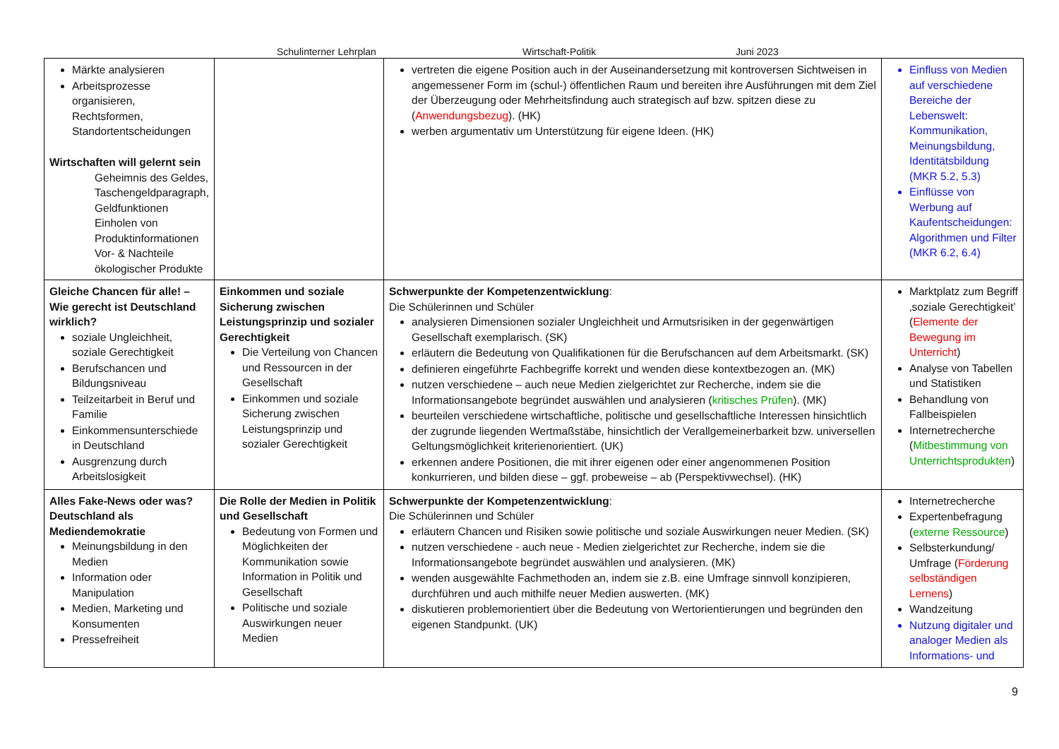Schulinterner Lehrplan Wirtschaft-Politik Juni 2023
| Märkte analysieren Arbeitsprozesse organisieren, Rechtsformen, Standortentscheidungen Wirtschaften will gelernt sein Geheimnis des Geldes, Taschengeldparagraph, Geldfunktionen Einholen von Produktinformationen Vor- & Nachteile ökologischer Produkte | | vertreten die eigene Position auch in der Auseinandersetzung mit kontroversen Sichtweisen in angemessener Form im (schul-) öffentlichen Raum und bereiten ihre Ausführungen mit dem Ziel der Überzeugung oder Mehrheitsfindung auch strategisch auf bzw. spitzen diese zu ( Anwendungsbezug ). (HK) werben argumentativ um Unterstützung für eigene Ideen. (HK) | Einfluss von Medien auf verschiedene Bereiche der Lebenswelt: Kommunikation, Meinungsbildung, Identitätsbildung (MKR 5.2, 5.3) Einflüsse von Werbung auf Kaufentscheidungen: Algorithmen und Filter (MKR 6.2, 6.4) |
| Gleiche Chancen für alle! – Wie gerecht ist Deutschland wirklich? soziale Ungleichheit, soziale Gerechtigkeit Berufschancen und Bildungsniveau Teilzeitarbeit in Beruf und Familie Einkommensunterschiede in Deutschland Ausgrenzung durch Arbeitslosigkeit | Einkommen und soziale Sicherung zwischen Leistungsprinzip und sozialer Gerechtigkeit Die Verteilung von Chancen und Ressourcen in der Gesellschaft Einkommen und soziale Sicherung zwischen Leistungsprinzip und sozialer Gerechtigkeit | Schwerpunkte der Kompetenzentwicklung : Die Schülerinnen und Schüler analysieren Dimensionen sozialer Ungleichheit und Armutsrisiken in der gegenwärtigen Gesellschaft exemplarisch. (SK) erläutern die Bedeutung von Qualifikationen für die Berufschancen auf dem Arbeitsmarkt. (SK) definieren eingeführte Fachbegriffe korrekt und wenden diese kontextbezogen an. (MK) nutzen verschiedene – auch neue Medien zielgerichtet zur Recherche, indem sie die Informationsangebote begründet auswählen und analysieren ( kritisches Prüfen ). (MK) beurteilen verschiedene wirtschaftliche, politische und gesellschaftliche Interessen hinsichtlich der zugrunde liegenden Wertmaßstäbe, hinsichtlich der Verallgemeinerbarkeit bzw. universellen Geltungsmöglichkeit kriterienorientiert. (UK) erkennen andere Positionen, die mit ihrer eigenen oder einer angenommenen Position konkurrieren, und bilden diese – ggf. probeweise – ab (Perspektivwechsel). (HK) | Marktplatz zum Begriff ‚soziale Gerechtigkeit’ ( Elemente der Bewegung im Unterricht ) Analyse von Tabellen und Statistiken Behandlung von Fallbeispielen Internetrecherche ( Mitbestimmung von Unterrichtsprodukten ) |
| Alles Fake-News oder was? Deutschland als Mediendemokratie Meinungsbildung in den Medien Information oder Manipulation Medien, Marketing und Konsumenten Pressefreiheit | Die Rolle der Medien in Politik und Gesellschaft Bedeutung von Formen und Möglichkeiten der Kommunikation sowie Information in Politik und Gesellschaft Politische und soziale Auswirkungen neuer Medien | Schwerpunkte der Kompetenzentwicklung : Die Schülerinnen und Schüler erläutern Chancen und Risiken sowie politische und soziale Auswirkungen neuer Medien. (SK) nutzen verschiedene - auch neue - Medien zielgerichtet zur Recherche, indem sie die Informationsangebote begründet auswählen und analysieren. (MK) wenden ausgewählte Fachmethoden an, indem sie z.B. eine Umfrage sinnvoll konzipieren, durchführen und auch mithilfe neuer Medien auswerten. (MK) diskutieren problemorientiert über die Bedeutung von Wertorientierungen und begründen den eigenen Standpunkt. (UK) | Internetrecherche Expertenbefragung ( externe Ressource ) Selbsterkundung/ Umfrage ( Förderung selbständigen Lernens ) Wandzeitung Nutzung digitaler und analoger Medien als Informations- und |
9